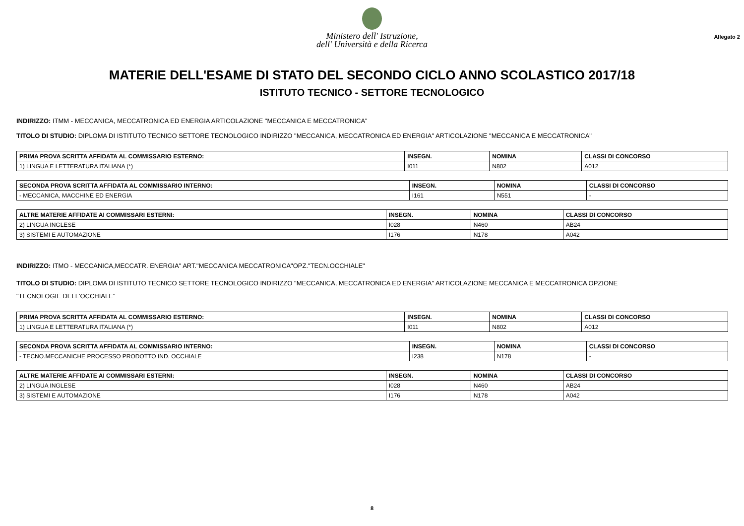Ministero dell' Istruzione,
dell' Università e della Ricerca
Allegato 2
MATERIE DELL'ESAME DI STATO DEL SECONDO CICLO ANNO SCOLASTICO 2017/18
ISTITUTO TECNICO - SETTORE TECNOLOGICO
INDIRIZZO: ITMM - MECCANICA, MECCATRONICA ED ENERGIA ARTICOLAZIONE "MECCANICA E MECCATRONICA"
TITOLO DI STUDIO: DIPLOMA DI ISTITUTO TECNICO SETTORE TECNOLOGICO INDIRIZZO "MECCANICA, MECCATRONICA ED ENERGIA" ARTICOLAZIONE "MECCANICA E MECCATRONICA"
| PRIMA PROVA SCRITTA AFFIDATA AL COMMISSARIO ESTERNO: | INSEGN. | NOMINA | CLASSI DI CONCORSO |
| --- | --- | --- | --- |
| 1) LINGUA E LETTERATURA ITALIANA (*) | I011 | N802 | A012 |
| SECONDA PROVA SCRITTA AFFIDATA AL COMMISSARIO INTERNO: | INSEGN. | NOMINA | CLASSI DI CONCORSO |
| --- | --- | --- | --- |
| - MECCANICA, MACCHINE ED ENERGIA | I161 | N551 | - |
| ALTRE MATERIE AFFIDATE AI COMMISSARI ESTERNI: | INSEGN. | NOMINA | CLASSI DI CONCORSO |
| --- | --- | --- | --- |
| 2) LINGUA INGLESE | I028 | N460 | AB24 |
| 3) SISTEMI E AUTOMAZIONE | I176 | N178 | A042 |
INDIRIZZO: ITMO - MECCANICA,MECCATR. ENERGIA" ART."MECCANICA MECCATRONICA"OPZ."TECN.OCCHIALE"
TITOLO DI STUDIO: DIPLOMA DI ISTITUTO TECNICO SETTORE TECNOLOGICO INDIRIZZO "MECCANICA, MECCATRONICA ED ENERGIA" ARTICOLAZIONE MECCANICA E MECCATRONICA OPZIONE
"TECNOLOGIE DELL'OCCHIALE"
| PRIMA PROVA SCRITTA AFFIDATA AL COMMISSARIO ESTERNO: | INSEGN. | NOMINA | CLASSI DI CONCORSO |
| --- | --- | --- | --- |
| 1) LINGUA E LETTERATURA ITALIANA (*) | I011 | N802 | A012 |
| SECONDA PROVA SCRITTA AFFIDATA AL COMMISSARIO INTERNO: | INSEGN. | NOMINA | CLASSI DI CONCORSO |
| --- | --- | --- | --- |
| - TECNO.MECCANICHE PROCESSO PRODOTTO IND. OCCHIALE | I238 | N178 | - |
| ALTRE MATERIE AFFIDATE AI COMMISSARI ESTERNI: | INSEGN. | NOMINA | CLASSI DI CONCORSO |
| --- | --- | --- | --- |
| 2) LINGUA INGLESE | I028 | N460 | AB24 |
| 3) SISTEMI E AUTOMAZIONE | I176 | N178 | A042 |
8